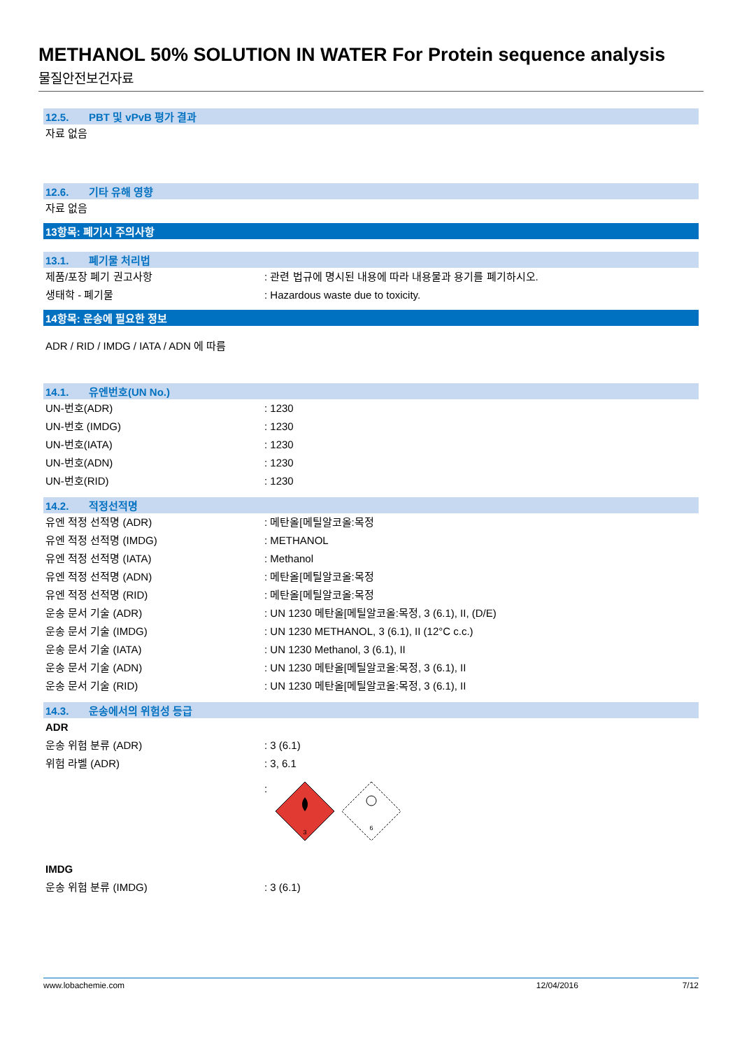METHANOL 50% SOLUTION IN WATER For Protein sequence analysis
물질안전보건자료
12.5. PBT 및 vPvB 평가 결과
자료 없음
12.6. 기타 유해 영향
자료 없음
13항목: 폐기시 주의사항
13.1. 폐기물 처리법
제품/포장 폐기 권고사항 : 관련 법규에 명시된 내용에 따라 내용물과 용기를 폐기하시오.
생태학 - 폐기물 : Hazardous waste due to toxicity.
14항목: 운송에 필요한 정보
ADR / RID / IMDG / IATA / ADN 에 따름
14.1. 유엔번호(UN No.)
UN-번호(ADR) : 1230
UN-번호 (IMDG) : 1230
UN-번호(IATA) : 1230
UN-번호(ADN) : 1230
UN-번호(RID) : 1230
14.2. 적정선적명
유엔 적정 선적명 (ADR) : 메탄올[메틸알코올:목정
유엔 적정 선적명 (IMDG) : METHANOL
유엔 적정 선적명 (IATA) : Methanol
유엔 적정 선적명 (ADN) : 메탄올[메틸알코올:목정
유엔 적정 선적명 (RID) : 메탄올[메틸알코올:목정
운송 문서 기술 (ADR) : UN 1230 메탄올[메틸알코올:목정, 3 (6.1), II, (D/E)
운송 문서 기술 (IMDG) : UN 1230 METHANOL, 3 (6.1), II (12°C c.c.)
운송 문서 기술 (IATA) : UN 1230 Methanol, 3 (6.1), II
운송 문서 기술 (ADN) : UN 1230 메탄올[메틸알코올:목정, 3 (6.1), II
운송 문서 기술 (RID) : UN 1230 메탄올[메틸알코올:목정, 3 (6.1), II
14.3. 운송에서의 위험성 등급
ADR
운송 위험 분류 (ADR) : 3 (6.1)
위험 라벨 (ADR) : 3, 6.1
:
3
6
IMDG
운송 위험 분류 (IMDG) : 3 (6.1)
www.lobachemie.com 12/04/2016 7/12